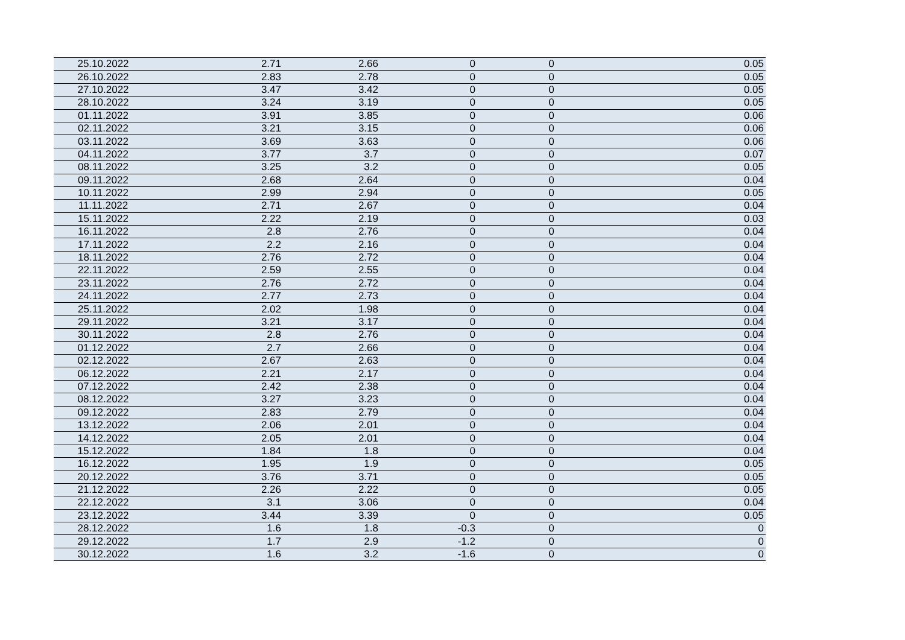| 25.10.2022 | 2.71 | 2.66 | 0 | 0 | 0.05 |
| 26.10.2022 | 2.83 | 2.78 | 0 | 0 | 0.05 |
| 27.10.2022 | 3.47 | 3.42 | 0 | 0 | 0.05 |
| 28.10.2022 | 3.24 | 3.19 | 0 | 0 | 0.05 |
| 01.11.2022 | 3.91 | 3.85 | 0 | 0 | 0.06 |
| 02.11.2022 | 3.21 | 3.15 | 0 | 0 | 0.06 |
| 03.11.2022 | 3.69 | 3.63 | 0 | 0 | 0.06 |
| 04.11.2022 | 3.77 | 3.7 | 0 | 0 | 0.07 |
| 08.11.2022 | 3.25 | 3.2 | 0 | 0 | 0.05 |
| 09.11.2022 | 2.68 | 2.64 | 0 | 0 | 0.04 |
| 10.11.2022 | 2.99 | 2.94 | 0 | 0 | 0.05 |
| 11.11.2022 | 2.71 | 2.67 | 0 | 0 | 0.04 |
| 15.11.2022 | 2.22 | 2.19 | 0 | 0 | 0.03 |
| 16.11.2022 | 2.8 | 2.76 | 0 | 0 | 0.04 |
| 17.11.2022 | 2.2 | 2.16 | 0 | 0 | 0.04 |
| 18.11.2022 | 2.76 | 2.72 | 0 | 0 | 0.04 |
| 22.11.2022 | 2.59 | 2.55 | 0 | 0 | 0.04 |
| 23.11.2022 | 2.76 | 2.72 | 0 | 0 | 0.04 |
| 24.11.2022 | 2.77 | 2.73 | 0 | 0 | 0.04 |
| 25.11.2022 | 2.02 | 1.98 | 0 | 0 | 0.04 |
| 29.11.2022 | 3.21 | 3.17 | 0 | 0 | 0.04 |
| 30.11.2022 | 2.8 | 2.76 | 0 | 0 | 0.04 |
| 01.12.2022 | 2.7 | 2.66 | 0 | 0 | 0.04 |
| 02.12.2022 | 2.67 | 2.63 | 0 | 0 | 0.04 |
| 06.12.2022 | 2.21 | 2.17 | 0 | 0 | 0.04 |
| 07.12.2022 | 2.42 | 2.38 | 0 | 0 | 0.04 |
| 08.12.2022 | 3.27 | 3.23 | 0 | 0 | 0.04 |
| 09.12.2022 | 2.83 | 2.79 | 0 | 0 | 0.04 |
| 13.12.2022 | 2.06 | 2.01 | 0 | 0 | 0.04 |
| 14.12.2022 | 2.05 | 2.01 | 0 | 0 | 0.04 |
| 15.12.2022 | 1.84 | 1.8 | 0 | 0 | 0.04 |
| 16.12.2022 | 1.95 | 1.9 | 0 | 0 | 0.05 |
| 20.12.2022 | 3.76 | 3.71 | 0 | 0 | 0.05 |
| 21.12.2022 | 2.26 | 2.22 | 0 | 0 | 0.05 |
| 22.12.2022 | 3.1 | 3.06 | 0 | 0 | 0.04 |
| 23.12.2022 | 3.44 | 3.39 | 0 | 0 | 0.05 |
| 28.12.2022 | 1.6 | 1.8 | -0.3 | 0 | 0 |
| 29.12.2022 | 1.7 | 2.9 | -1.2 | 0 | 0 |
| 30.12.2022 | 1.6 | 3.2 | -1.6 | 0 | 0 |